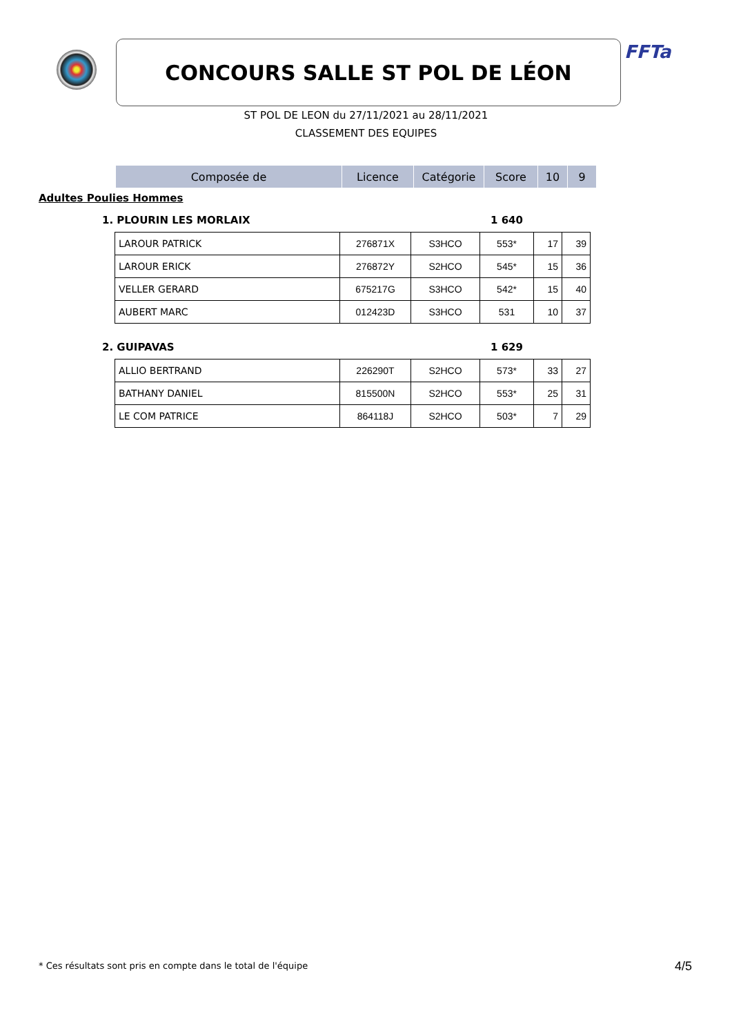CONCOURS SALLE ST POL DE LÉON FFTa
ST POL DE LEON du 27/11/2021 au 28/11/2021
CLASSEMENT DES EQUIPES
| Composée de | Licence | Catégorie | Score | 10 | 9 |
Adultes Poulies Hommes
1. PLOURIN LES MORLAIX 1 640
| LAROUR PATRICK | 276871X | S3HCO | 553* | 17 | 39 |
| LAROUR ERICK | 276872Y | S2HCO | 545* | 15 | 36 |
| VELLER GERARD | 675217G | S3HCO | 542* | 15 | 40 |
| AUBERT MARC | 012423D | S3HCO | 531 | 10 | 37 |
2. GUIPAVAS 1 629
| ALLIO BERTRAND | 226290T | S2HCO | 573* | 33 | 27 |
| BATHANY DANIEL | 815500N | S2HCO | 553* | 25 | 31 |
| LE COM PATRICE | 864118J | S2HCO | 503* | 7 | 29 |
* Ces résultats sont pris en compte dans le total de l'équipe
4/5